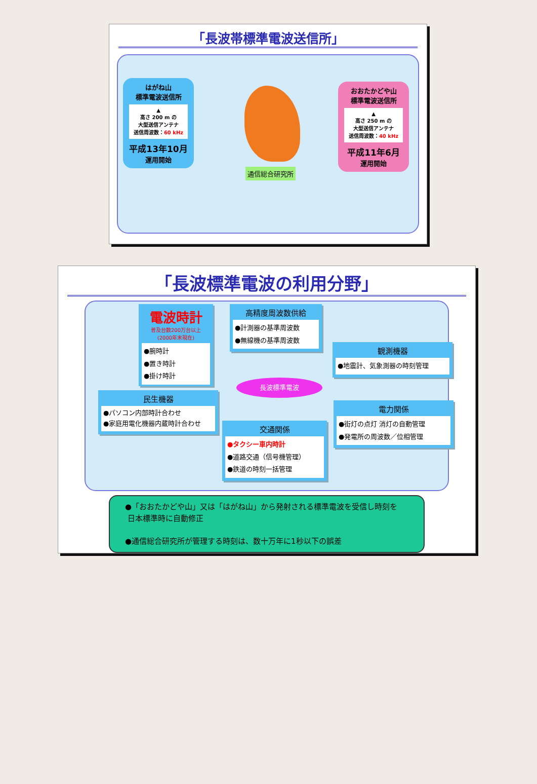「長波帯標準電波送信所」
はがね山
標準電波送信所
▲
高さ 200 m の
大型送信アンテナ
送信周波数：60 kHz
平成13年10月
運用開始
おおたかどや山
標準電波送信所
▲
高さ 250 m の
大型送信アンテナ
送信周波数：40 kHz
平成11年6月
運用開始
通信総合研究所
「長波標準電波の利用分野」
電波時計
普及台数200万台以上
(2000年末現在)
●腕時計
●置き時計
●掛け時計
高精度周波数供給
●計測器の基準周波数
●無線機の基準周波数
観測機器
●地震計、気象測器の時刻管理
長波標準電波
民生機器
●パソコン内部時計合わせ
●家庭用電化機器内蔵時計合わせ
電力関係
●街灯の点灯 消灯の自動管理
●発電所の周波数／位相管理
交通関係
●タクシー車内時計
●道路交通（信号機管理）
●鉄道の時刻一括管理
●「おおたかどや山」又は「はがね山」から発射される標準電波を受信し時刻を
日本標準時に自動修正
●通信総合研究所が管理する時刻は、数十万年に1秒以下の誤差